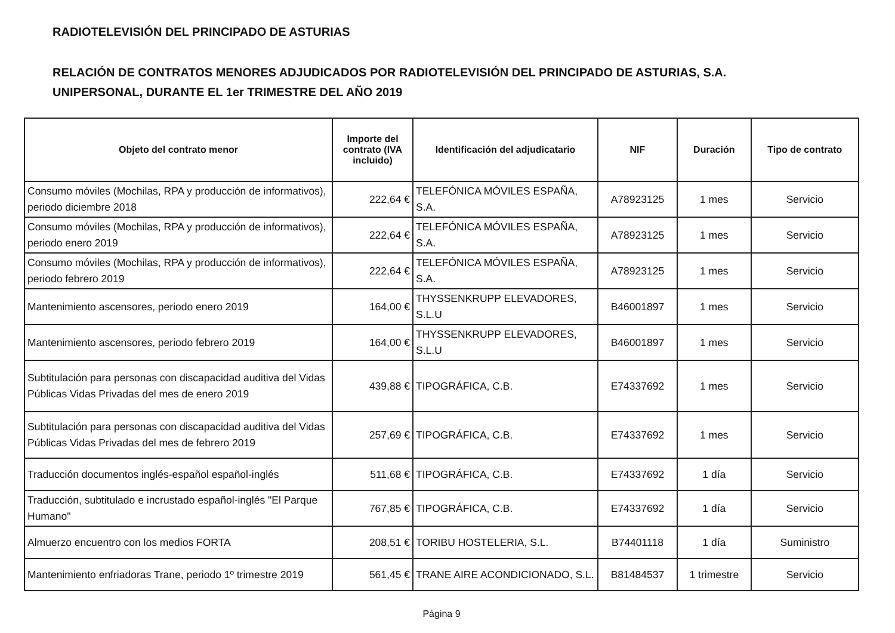RADIOTELEVISIÓN DEL PRINCIPADO DE ASTURIAS
RELACIÓN DE CONTRATOS MENORES ADJUDICADOS POR RADIOTELEVISIÓN DEL PRINCIPADO DE ASTURIAS, S.A.
UNIPERSONAL, DURANTE EL 1er TRIMESTRE DEL AÑO 2019
| Objeto del contrato menor | Importe del contrato (IVA incluido) | Identificación del adjudicatario | NIF | Duración | Tipo de contrato |
| --- | --- | --- | --- | --- | --- |
| Consumo móviles (Mochilas, RPA y producción de informativos), periodo diciembre 2018 | 222,64 € | TELEFÓNICA MÓVILES ESPAÑA, S.A. | A78923125 | 1 mes | Servicio |
| Consumo móviles (Mochilas, RPA y producción de informativos), periodo enero 2019 | 222,64 € | TELEFÓNICA MÓVILES ESPAÑA, S.A. | A78923125 | 1 mes | Servicio |
| Consumo móviles (Mochilas, RPA y producción de informativos), periodo febrero 2019 | 222,64 € | TELEFÓNICA MÓVILES ESPAÑA, S.A. | A78923125 | 1 mes | Servicio |
| Mantenimiento ascensores, periodo enero 2019 | 164,00 € | THYSSENKRUPP ELEVADORES, S.L.U | B46001897 | 1 mes | Servicio |
| Mantenimiento ascensores, periodo febrero 2019 | 164,00 € | THYSSENKRUPP ELEVADORES, S.L.U | B46001897 | 1 mes | Servicio |
| Subtitulación para personas con discapacidad auditiva del Vidas Públicas Vidas Privadas del mes de enero 2019 | 439,88 € | TIPOGRÁFICA, C.B. | E74337692 | 1 mes | Servicio |
| Subtitulación para personas con discapacidad auditiva del Vidas Públicas Vidas Privadas del mes de febrero 2019 | 257,69 € | TIPOGRÁFICA, C.B. | E74337692 | 1 mes | Servicio |
| Traducción documentos inglés-español español-inglés | 511,68 € | TIPOGRÁFICA, C.B. | E74337692 | 1 día | Servicio |
| Traducción, subtitulado e incrustado español-inglés "El Parque Humano" | 767,85 € | TIPOGRÁFICA, C.B. | E74337692 | 1 día | Servicio |
| Almuerzo encuentro con los medios FORTA | 208,51 € | TORIBU HOSTELERIA, S.L. | B74401118 | 1 día | Suministro |
| Mantenimiento enfriadoras Trane, periodo 1º trimestre 2019 | 561,45 € | TRANE AIRE ACONDICIONADO, S.L. | B81484537 | 1 trimestre | Servicio |
Página 9